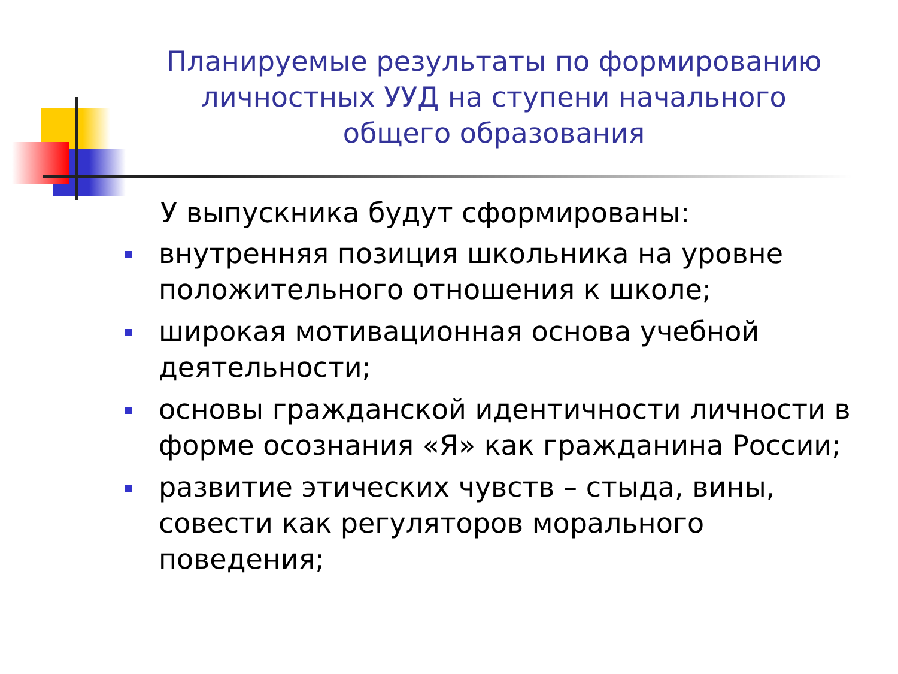Планируемые результаты по формированию личностных УУД на ступени начального общего образования
У выпускника будут сформированы:
внутренняя позиция школьника на уровне положительного отношения к школе;
широкая мотивационная основа учебной деятельности;
основы гражданской идентичности личности в форме осознания «Я» как гражданина России;
развитие этических чувств – стыда, вины, совести как регуляторов морального поведения;